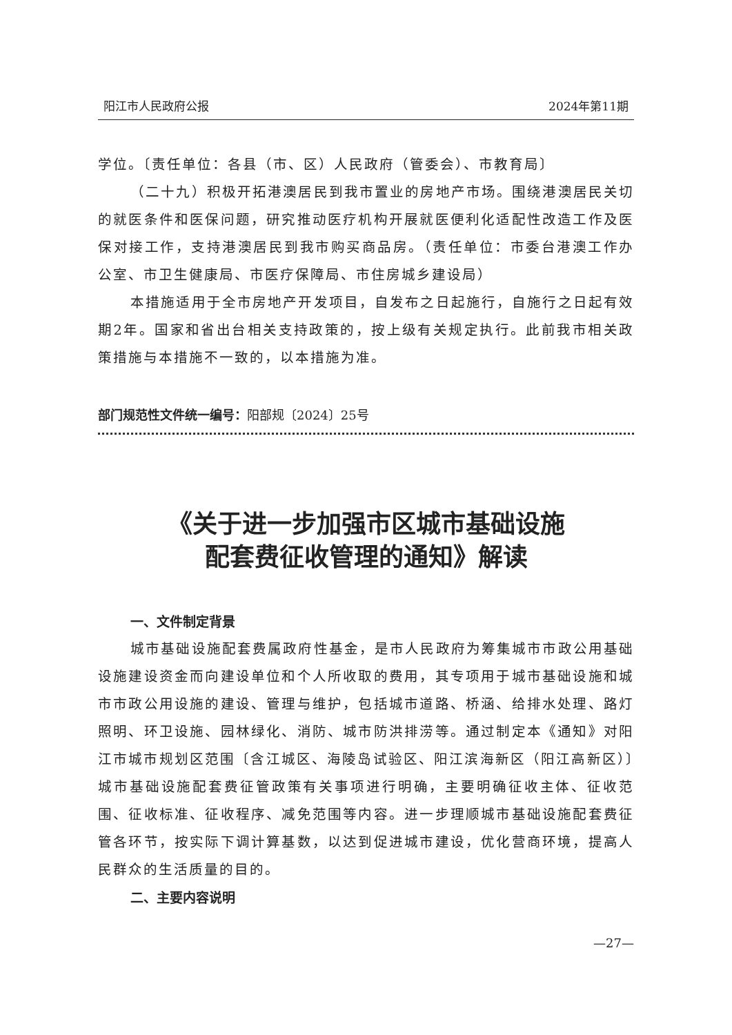阳江市人民政府公报 2024年第11期
学位。〔责任单位：各县（市、区）人民政府（管委会）、市教育局〕
（二十九）积极开拓港澳居民到我市置业的房地产市场。围绕港澳居民关切的就医条件和医保问题，研究推动医疗机构开展就医便利化适配性改造工作及医保对接工作，支持港澳居民到我市购买商品房。（责任单位：市委台港澳工作办公室、市卫生健康局、市医疗保障局、市住房城乡建设局）
本措施适用于全市房地产开发项目，自发布之日起施行，自施行之日起有效期2年。国家和省出台相关支持政策的，按上级有关规定执行。此前我市相关政策措施与本措施不一致的，以本措施为准。
部门规范性文件统一编号：阳部规〔2024〕25号
《关于进一步加强市区城市基础设施
配套费征收管理的通知》解读
一、文件制定背景
城市基础设施配套费属政府性基金，是市人民政府为筹集城市市政公用基础设施建设资金而向建设单位和个人所收取的费用，其专项用于城市基础设施和城市市政公用设施的建设、管理与维护，包括城市道路、桥涵、给排水处理、路灯照明、环卫设施、园林绿化、消防、城市防洪排涝等。通过制定本《通知》对阳江市城市规划区范围〔含江城区、海陵岛试验区、阳江滨海新区（阳江高新区）〕城市基础设施配套费征管政策有关事项进行明确，主要明确征收主体、征收范围、征收标准、征收程序、减免范围等内容。进一步理顺城市基础设施配套费征管各环节，按实际下调计算基数，以达到促进城市建设，优化营商环境，提高人民群众的生活质量的目的。
二、主要内容说明
—27—